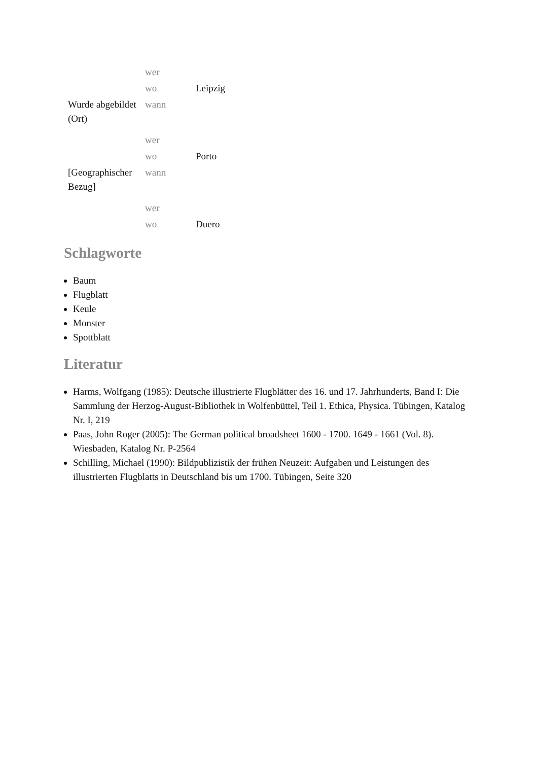| | wer | |
| | wo | Leipzig |
| Wurde abgebildet (Ort) | wann | |
| | wer | |
| | wo | Porto |
| [Geographischer Bezug] | wann | |
| | wer | |
| | wo | Duero |
Schlagworte
Baum
Flugblatt
Keule
Monster
Spottblatt
Literatur
Harms, Wolfgang (1985): Deutsche illustrierte Flugblätter des 16. und 17. Jahrhunderts, Band I: Die Sammlung der Herzog-August-Bibliothek in Wolfenbüttel, Teil 1. Ethica, Physica. Tübingen, Katalog Nr. I, 219
Paas, John Roger (2005): The German political broadsheet 1600 - 1700. 1649 - 1661 (Vol. 8). Wiesbaden, Katalog Nr. P-2564
Schilling, Michael (1990): Bildpublizistik der frühen Neuzeit: Aufgaben und Leistungen des illustrierten Flugblatts in Deutschland bis um 1700. Tübingen, Seite 320